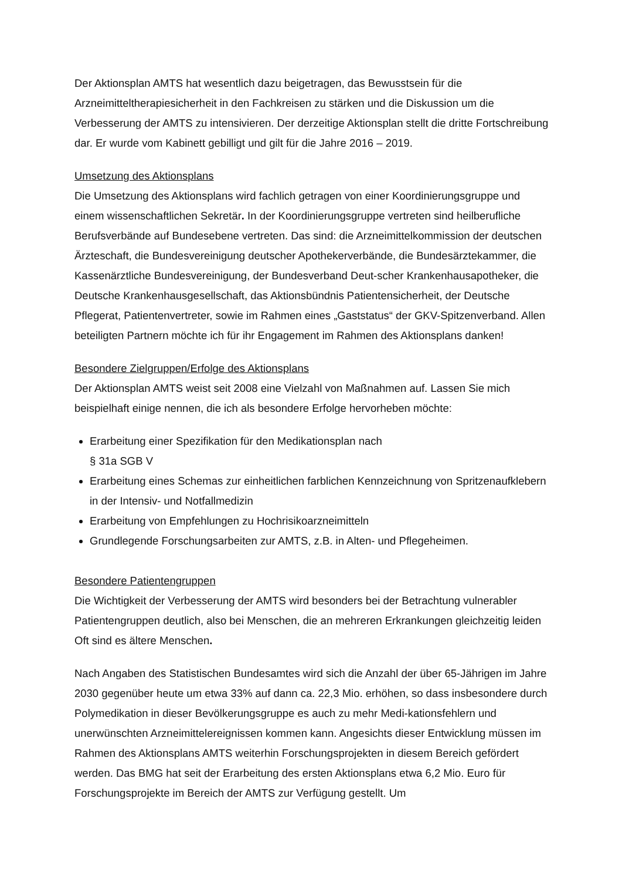Der Aktionsplan AMTS hat wesentlich dazu beigetragen, das Bewusstsein für die Arzneimitteltherapiesicherheit in den Fachkreisen zu stärken und die Diskussion um die Verbesserung der AMTS zu intensivieren. Der derzeitige Aktionsplan stellt die dritte Fortschreibung dar. Er wurde vom Kabinett gebilligt und gilt für die Jahre 2016 – 2019.
Umsetzung des Aktionsplans
Die Umsetzung des Aktionsplans wird fachlich getragen von einer Koordinierungsgruppe und einem wissenschaftlichen Sekretär. In der Koordinierungsgruppe vertreten sind heilberufliche Berufsverbände auf Bundesebene vertreten. Das sind: die Arzneimittelkommission der deutschen Ärzteschaft, die Bundesvereinigung deutscher Apothekerverbände, die Bundesärztekammer, die Kassenärztliche Bundesvereinigung, der Bundesverband Deut-scher Krankenhausapotheker, die Deutsche Krankenhausgesellschaft, das Aktionsbündnis Patientensicherheit, der Deutsche Pflegerat, Patientenvertreter, sowie im Rahmen eines „Gaststatus“ der GKV-Spitzenverband. Allen beteiligten Partnern möchte ich für ihr Engagement im Rahmen des Aktionsplans danken!
Besondere Zielgruppen/Erfolge des Aktionsplans
Der Aktionsplan AMTS weist seit 2008 eine Vielzahl von Maßnahmen auf. Lassen Sie mich beispielhaft einige nennen, die ich als besondere Erfolge hervorheben möchte:
Erarbeitung einer Spezifikation für den Medikationsplan nach
§ 31a SGB V
Erarbeitung eines Schemas zur einheitlichen farblichen Kennzeichnung von Spritzenaufklebern in der Intensiv- und Notfallmedizin
Erarbeitung von Empfehlungen zu Hochrisikoarzneimitteln
Grundlegende Forschungsarbeiten zur AMTS, z.B. in Alten- und Pflegeheimen.
Besondere Patientengruppen
Die Wichtigkeit der Verbesserung der AMTS wird besonders bei der Betrachtung vulnerabler Patientengruppen deutlich, also bei Menschen, die an mehreren Erkrankungen gleichzeitig leiden Oft sind es ältere Menschen.
Nach Angaben des Statistischen Bundesamtes wird sich die Anzahl der über 65-Jährigen im Jahre 2030 gegenüber heute um etwa 33% auf dann ca. 22,3 Mio. erhöhen, so dass insbesondere durch Polymedikation in dieser Bevölkerungsgruppe es auch zu mehr Medi-kationsfehlern und unerwünschten Arzneimittelereignissen kommen kann. Angesichts dieser Entwicklung müssen im Rahmen des Aktionsplans AMTS weiterhin Forschungsprojekten in diesem Bereich gefördert werden. Das BMG hat seit der Erarbeitung des ersten Aktionsplans etwa 6,2 Mio. Euro für Forschungsprojekte im Bereich der AMTS zur Verfügung gestellt. Um